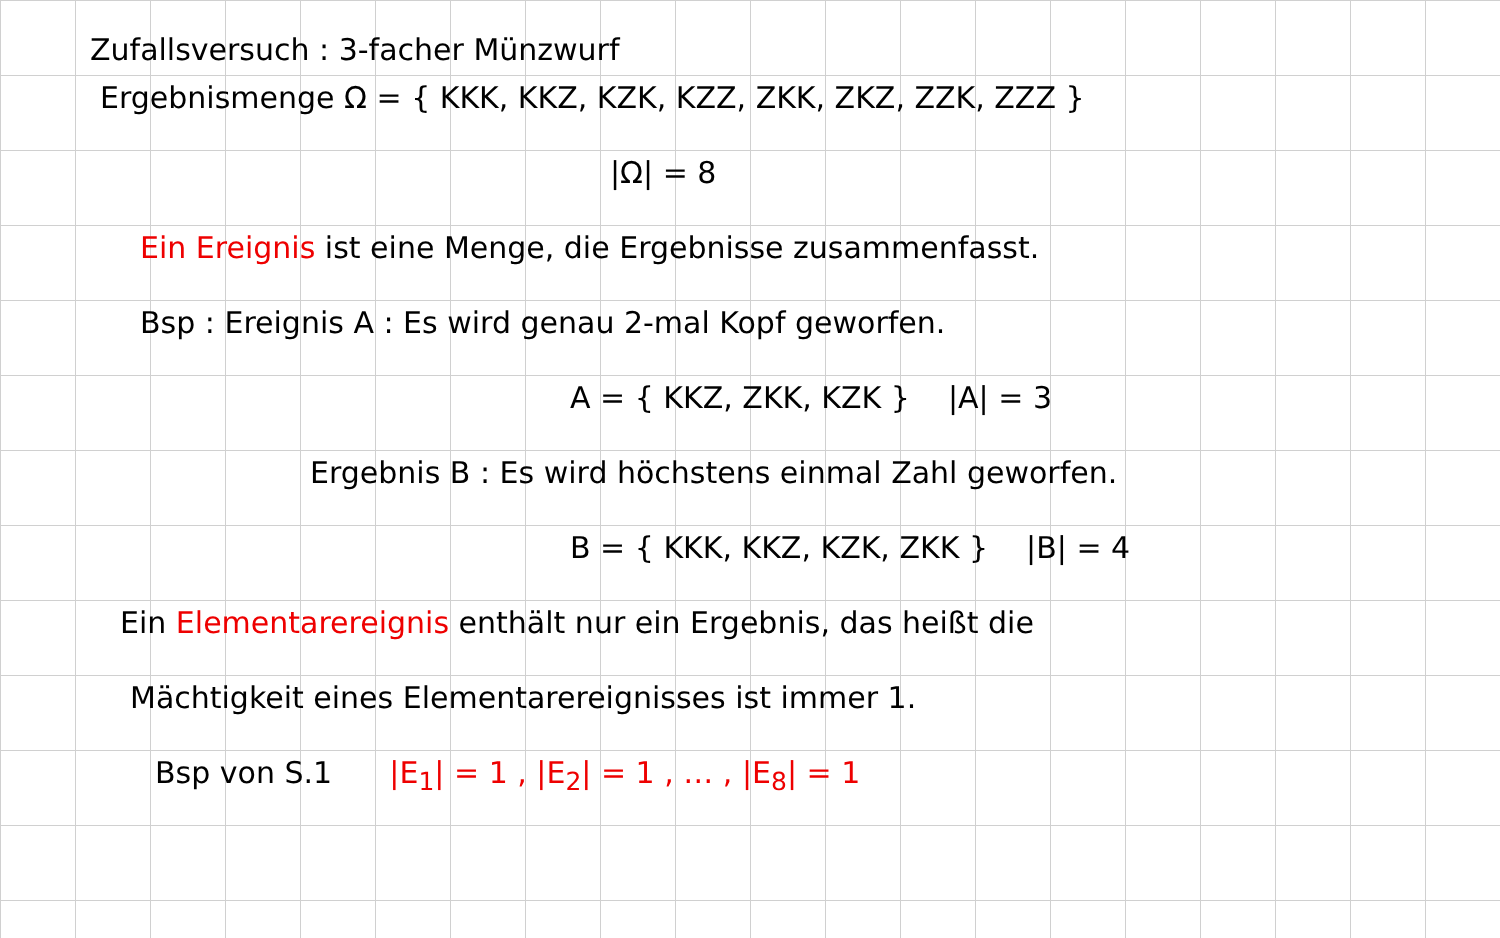Zufallsversuch : 3-facher Münzwurf
Ergebnismenge Ω = { KKK, KKZ, KZK, KZZ, ZKK, ZKZ, ZZK, ZZZ }
|Ω| = 8
Ein Ereignis ist eine Menge, die Ergebnisse zusammenfasst.
Bsp : Ereignis A : Es wird genau 2-mal Kopf geworfen.
A = { KKZ, ZKK, KZK } |A| = 3
Ergebnis B : Es wird höchstens einmal Zahl geworfen.
B = { KKK, KKZ, KZK, ZKK } |B| = 4
Ein Elementarereignis enthält nur ein Ergebnis, das heißt die
Mächtigkeit eines Elementarereignisses ist immer 1.
Bsp von S.1 |E<sub>1</sub>| = 1 , |E<sub>2</sub>| = 1 , … , |E<sub>8</sub>| = 1